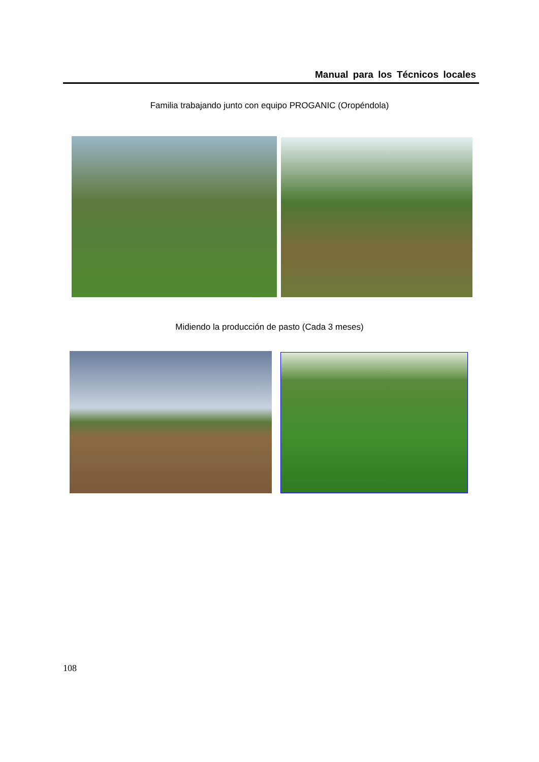Manual para los Técnicos locales
Familia trabajando junto con equipo PROGANIC (Oropéndola)
Midiendo la producción de pasto (Cada 3 meses)
108